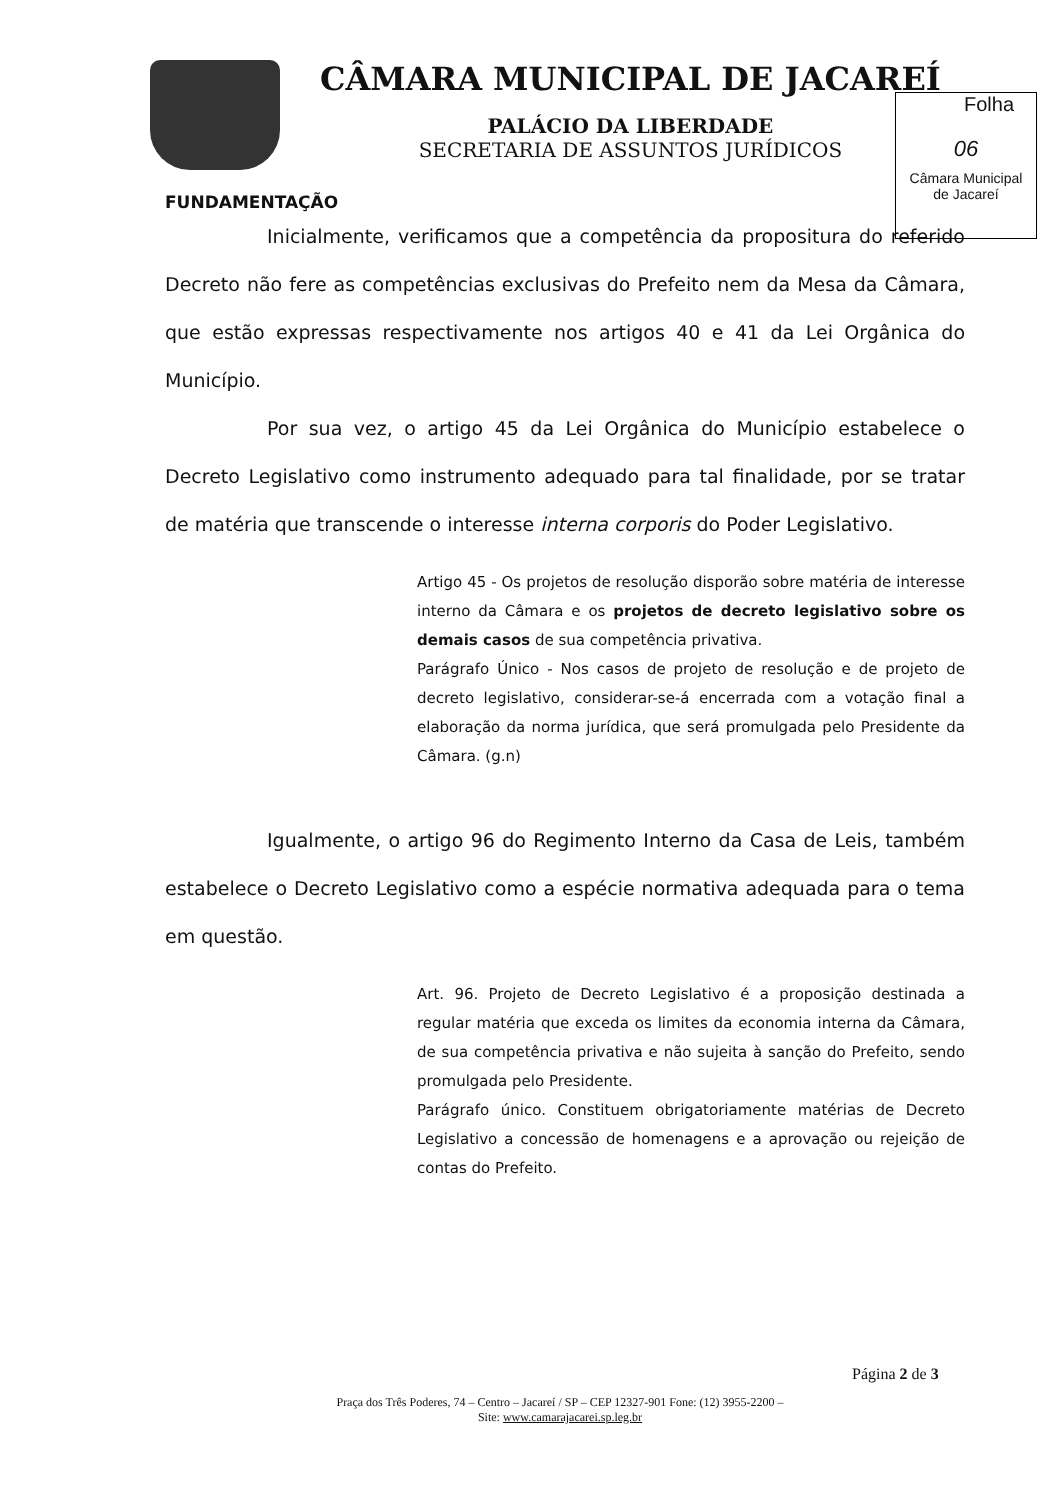CÂMARA MUNICIPAL DE JACAREÍ
PALÁCIO DA LIBERDADE
SECRETARIA DE ASSUNTOS JURÍDICOS
Folha
06
Câmara Municipal
de Jacareí
FUNDAMENTAÇÃO
Inicialmente, verificamos que a competência da propositura do referido Decreto não fere as competências exclusivas do Prefeito nem da Mesa da Câmara, que estão expressas respectivamente nos artigos 40 e 41 da Lei Orgânica do Município.
Por sua vez, o artigo 45 da Lei Orgânica do Município estabelece o Decreto Legislativo como instrumento adequado para tal finalidade, por se tratar de matéria que transcende o interesse interna corporis do Poder Legislativo.
Artigo 45 - Os projetos de resolução disporão sobre matéria de interesse interno da Câmara e os projetos de decreto legislativo sobre os demais casos de sua competência privativa.
Parágrafo Único - Nos casos de projeto de resolução e de projeto de decreto legislativo, considerar-se-á encerrada com a votação final a elaboração da norma jurídica, que será promulgada pelo Presidente da Câmara. (g.n)
Igualmente, o artigo 96 do Regimento Interno da Casa de Leis, também estabelece o Decreto Legislativo como a espécie normativa adequada para o tema em questão.
Art. 96. Projeto de Decreto Legislativo é a proposição destinada a regular matéria que exceda os limites da economia interna da Câmara, de sua competência privativa e não sujeita à sanção do Prefeito, sendo promulgada pelo Presidente.
Parágrafo único. Constituem obrigatoriamente matérias de Decreto Legislativo a concessão de homenagens e a aprovação ou rejeição de contas do Prefeito.
Página 2 de 3
Praça dos Três Poderes, 74 – Centro – Jacareí / SP – CEP 12327-901 Fone: (12) 3955-2200 –
Site: www.camarajacarei.sp.leg.br